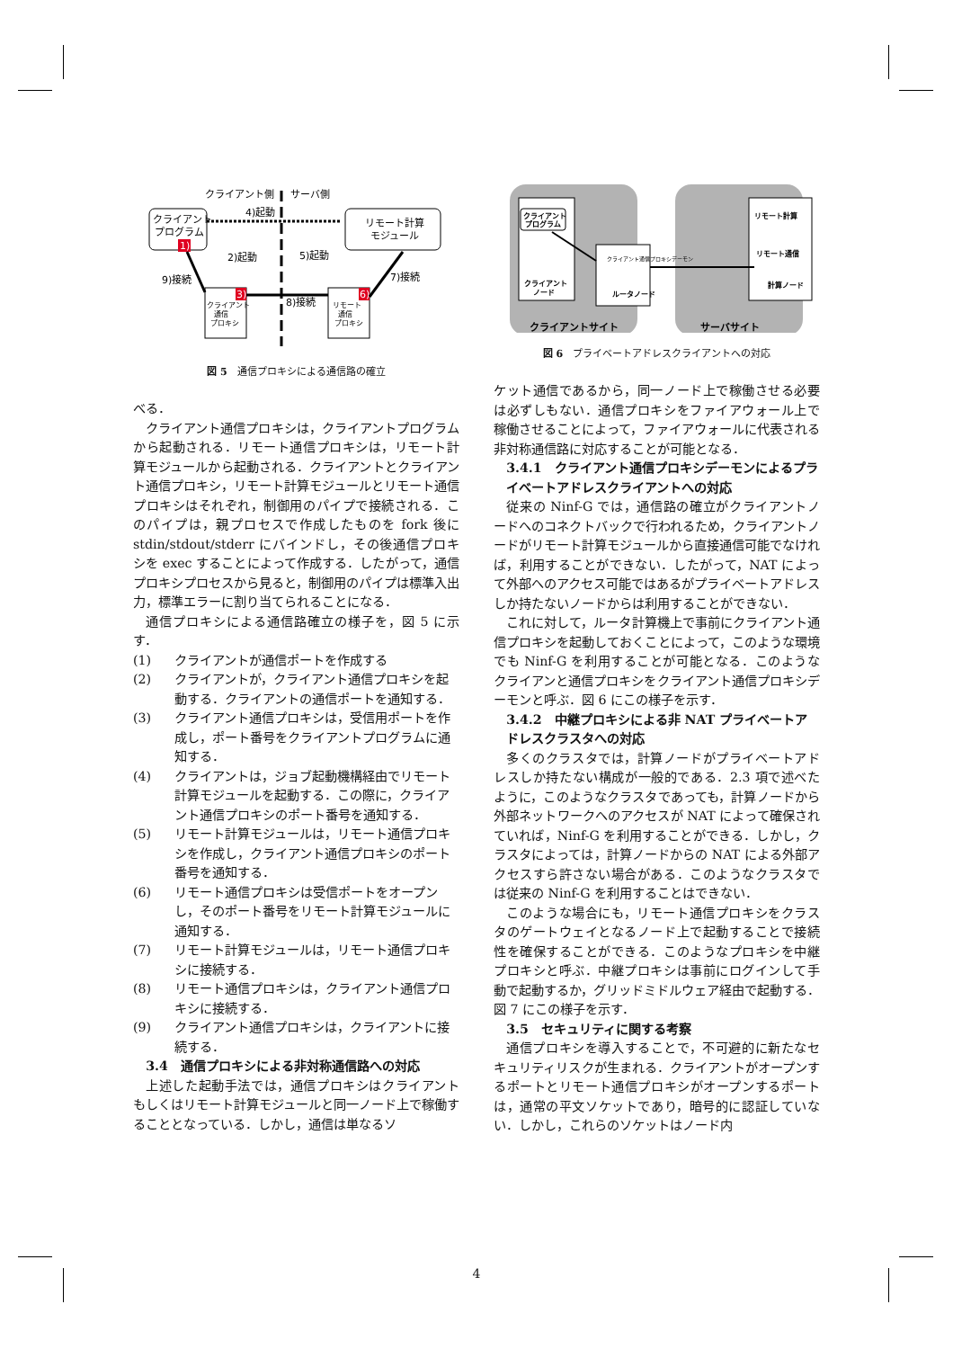クライアント側
サーバ側
クライアント
プログラム
リモート計算
モジュール
クライアント
通信
プロキシ
リモート
通信
プロキシ
1)
3)
6)
4)起動
2)起動
5)起動
7)接続
8)接続
9)接続
図 5　通信プロキシによる通信路の確立
べる．
クライアント通信プロキシは，クライアントプログラムから起動される．リモート通信プロキシは，リモート計算モジュールから起動される．クライアントとクライアント通信プロキシ，リモート計算モジュールとリモート通信プロキシはそれぞれ，制御用のパイプで接続される．このパイプは，親プロセスで作成したものを fork 後に stdin/stdout/stderr にバインドし，その後通信プロキシを exec することによって作成する．したがって，通信プロキシプロセスから見ると，制御用のパイプは標準入出力，標準エラーに割り当てられることになる．
通信プロキシによる通信路確立の様子を，図 5 に示す．
(1) クライアントが通信ポートを作成する
(2) クライアントが，クライアント通信プロキシを起動する．クライアントの通信ポートを通知する．
(3) クライアント通信プロキシは，受信用ポートを作成し，ポート番号をクライアントプログラムに通知する．
(4) クライアントは，ジョブ起動機構経由でリモート計算モジュールを起動する．この際に，クライアント通信プロキシのポート番号を通知する．
(5) リモート計算モジュールは，リモート通信プロキシを作成し，クライアント通信プロキシのポート番号を通知する．
(6) リモート通信プロキシは受信ポートをオープンし，そのポート番号をリモート計算モジュールに通知する．
(7) リモート計算モジュールは，リモート通信プロキシに接続する．
(8) リモート通信プロキシは，クライアント通信プロキシに接続する．
(9) クライアント通信プロキシは，クライアントに接続する．
3.4　通信プロキシによる非対称通信路への対応
上述した起動手法では，通信プロキシはクライアントもしくはリモート計算モジュールと同一ノード上で稼働することとなっている．しかし，通信は単なるソ
クライアント
プログラム
クライアント
ノード
クライアント通信プロキシデーモン
ルータノード
リモート計算
リモート通信
計算ノード
クライアントサイト
サーバサイト
図 6　プライベートアドレスクライアントへの対応
ケット通信であるから，同一ノード上で稼働させる必要は必ずしもない．通信プロキシをファイアウォール上で稼働させることによって，ファイアウォールに代表される非対称通信路に対応することが可能となる．
3.4.1　クライアント通信プロキシデーモンによるプライベートアドレスクライアントへの対応
従来の Ninf-G では，通信路の確立がクライアントノードへのコネクトバックで行われるため，クライアントノードがリモート計算モジュールから直接通信可能でなければ，利用することができない．したがって，NAT によって外部へのアクセス可能ではあるがプライベートアドレスしか持たないノードからは利用することができない．
これに対して，ルータ計算機上で事前にクライアント通信プロキシを起動しておくことによって，このような環境でも Ninf-G を利用することが可能となる．このようなクライアンと通信プロキシをクライアント通信プロキシデーモンと呼ぶ．図 6 にこの様子を示す．
3.4.2　中継プロキシによる非 NAT プライベートアドレスクラスタへの対応
多くのクラスタでは，計算ノードがプライベートアドレスしか持たない構成が一般的である．2.3 項で述べたように，このようなクラスタであっても，計算ノードから外部ネットワークへのアクセスが NAT によって確保されていれば，Ninf-G を利用することができる．しかし，クラスタによっては，計算ノードからの NAT による外部アクセスすら許さない場合がある．このようなクラスタでは従来の Ninf-G を利用することはできない．
このような場合にも，リモート通信プロキシをクラスタのゲートウェイとなるノード上で起動することで接続性を確保することができる．このようなプロキシを中継プロキシと呼ぶ．中継プロキシは事前にログインして手動で起動するか，グリッドミドルウェア経由で起動する．図 7 にこの様子を示す．
3.5　セキュリティに関する考察
通信プロキシを導入することで，不可避的に新たなセキュリティリスクが生まれる．クライアントがオープンするポートとリモート通信プロキシがオープンするポートは，通常の平文ソケットであり，暗号的に認証していない．しかし，これらのソケットはノード内
4